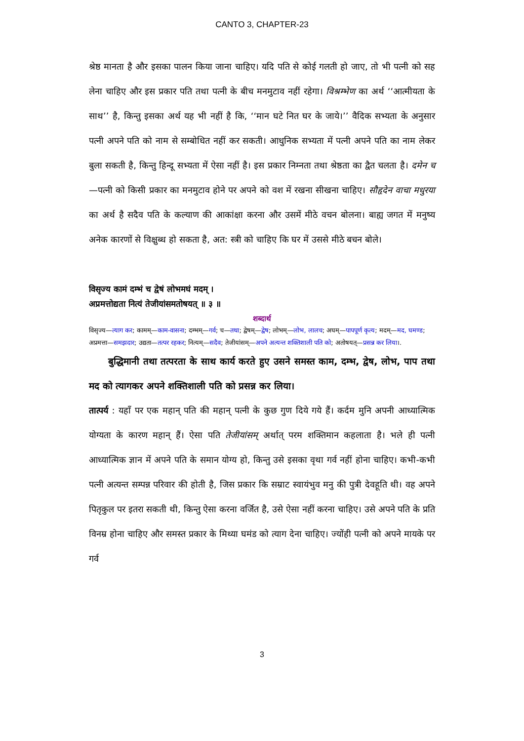CANTO 3, CHAPTER-23
श्रेष्ठ मानता है और इसका पालन किया जाना चाहिए। यदि पति से कोई गलती हो जाए, तो भी पत्नी को सह लेना चाहिए और इस प्रकार पति तथा पत्नी के बीच मनमुटाव नहीं रहेगा। विश्रम्भेण का अर्थ ‘‘आत्मीयता के साथ’’ है, किन्तु इसका अर्थ यह भी नहीं है कि, ‘‘मान घटे नित घर के जाये।’’ वैदिक सभ्यता के अनुसार पत्नी अपने पति को नाम से सम्बोधित नहीं कर सकती। आधुनिक सभ्यता में पत्नी अपने पति का नाम लेकर बुला सकती है, किन्तु हिन्दू सभ्यता में ऐसा नहीं है। इस प्रकार निम्नता तथा श्रेष्ठता का द्वैत चलता है। दमेन च—पत्नी को किसी प्रकार का मनमुटाव होने पर अपने को वश में रखना सीखना चाहिए। सौहृदेन वाचा मधुरया का अर्थ है सदैव पति के कल्याण की आकांक्षा करना और उसमें मीठे वचन बोलना। बाह्य जगत में मनुष्य अनेक कारणों से विक्षुब्ध हो सकता है, अत: स्त्री को चाहिए कि घर में उससे मीठे बचन बोले।
विसृज्य कामं दम्भं च द्वेषं लोभमघं मदम् ।
अप्रमत्तोद्यता नित्यं तेजीयांसमतोषयत् ॥ ३ ॥
शब्दार्थ
विसृज्य—त्याग कर; कामम्—काम-वासना; दम्भम्—गर्व; च—तथा; द्वेषम्—द्वेष; लोभम्—लोभ, लालच; अघम्—पापपूर्ण कृत्य; मदम्—मद, घमण्ड; अप्रमत्ता—समझदार; उद्यता—तत्पर रहकर; नित्यम्—सदैव; तेजीयांसम्—अपने अत्यन्त शक्तिशाली पति को; अतोषयत्—प्रसन्न कर लिया।.
बुद्धिमानी तथा तत्परता के साथ कार्य करते हुए उसने समस्त काम, दम्भ, द्वेष, लोभ, पाप तथा मद को त्यागकर अपने शक्तिशाली पति को प्रसन्न कर लिया।
तात्पर्य : यहाँ पर एक महान् पति की महान् पत्नी के कुछ गुण दिये गये हैं। कर्दम मुनि अपनी आध्यात्मिक योग्यता के कारण महान् हैं। ऐसा पति तेजीयांसम् अर्थात् परम शक्तिमान कहलाता है। भले ही पत्नी आध्यात्मिक ज्ञान में अपने पति के समान योग्य हो, किन्तु उसे इसका वृथा गर्व नहीं होना चाहिए। कभी-कभी पत्नी अत्यन्त सम्पन्न परिवार की होती है, जिस प्रकार कि सम्राट स्वायंभुव मनु की पुत्री देवहूति थी। वह अपने पितृकुल पर इतरा सकती थी, किन्तु ऐसा करना वर्जित है, उसे ऐसा नहीं करना चाहिए। उसे अपने पति के प्रति विनम्र होना चाहिए और समस्त प्रकार के मिथ्या घमंड को त्याग देना चाहिए। ज्योंही पत्नी को अपने मायके पर गर्व
3